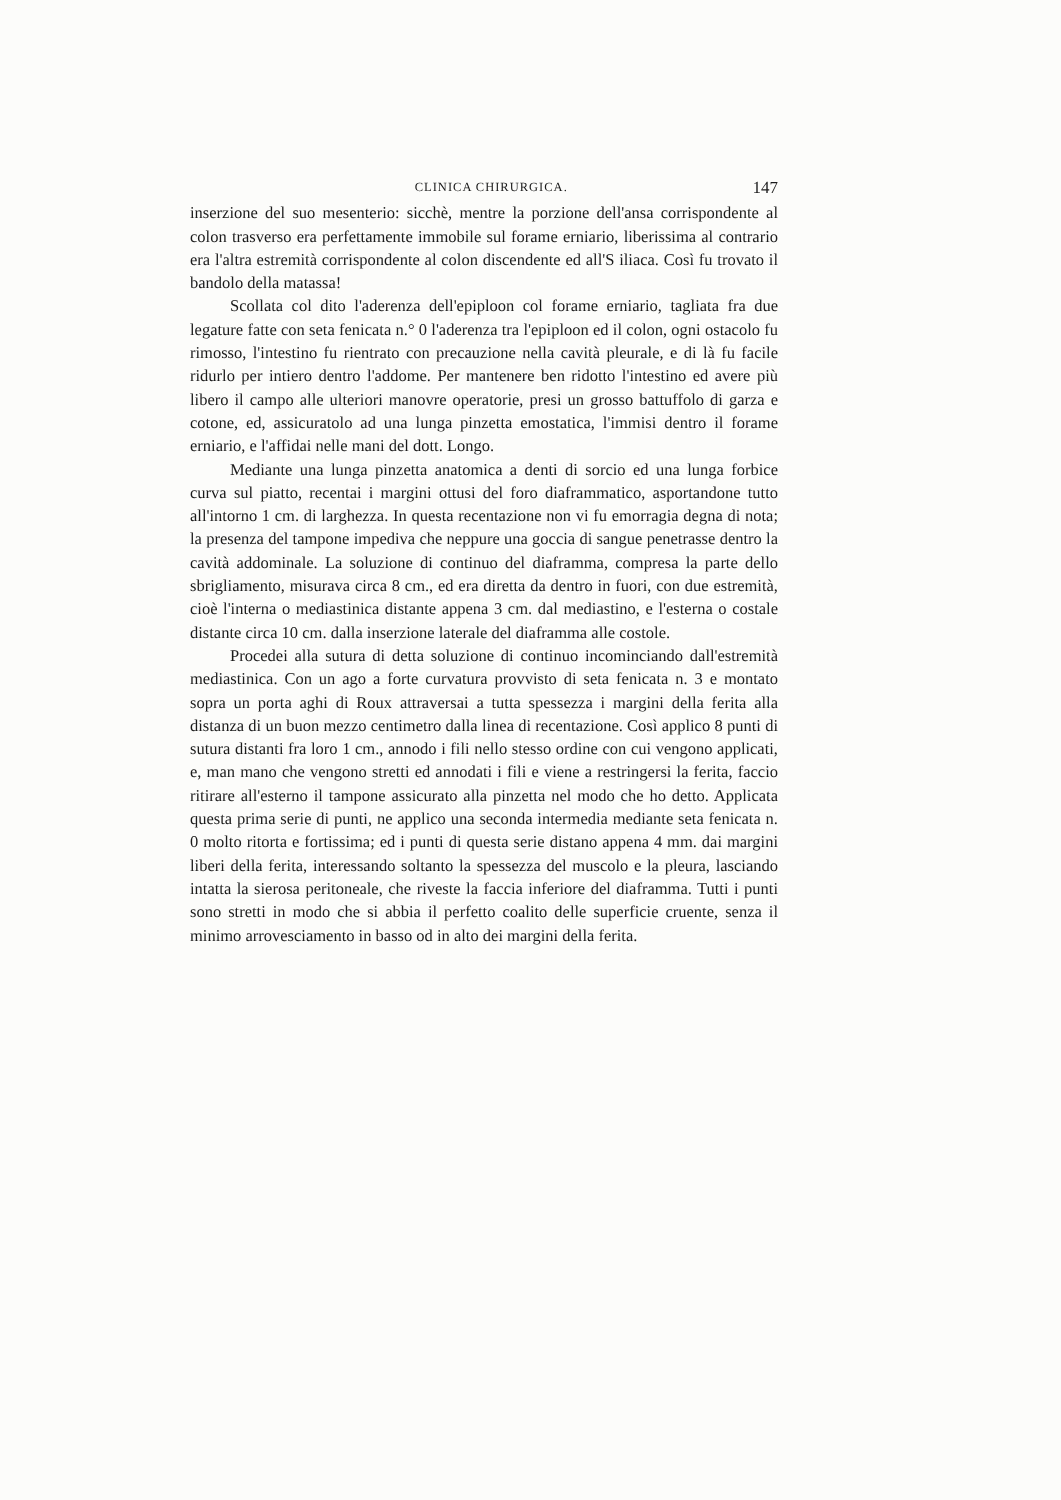CLINICA CHIRURGICA. 147
inserzione del suo mesenterio: sicchè, mentre la porzione dell'ansa corrispondente al colon trasverso era perfettamente immobile sul forame erniario, liberissima al contrario era l'altra estremità corrispondente al colon discendente ed all'S iliaca. Così fu trovato il bandolo della matassa!
Scollata col dito l'aderenza dell'epiploon col forame erniario, tagliata fra due legature fatte con seta fenicata n.° 0 l'aderenza tra l'epiploon ed il colon, ogni ostacolo fu rimosso, l'intestino fu rientrato con precauzione nella cavità pleurale, e di là fu facile ridurlo per intiero dentro l'addome. Per mantenere ben ridotto l'intestino ed avere più libero il campo alle ulteriori manovre operatorie, presi un grosso battuffolo di garza e cotone, ed, assicuratolo ad una lunga pinzetta emostatica, l'immisi dentro il forame erniario, e l'affidai nelle mani del dott. Longo.
Mediante una lunga pinzetta anatomica a denti di sorcio ed una lunga forbice curva sul piatto, recentai i margini ottusi del foro diaframmatico, asportandone tutto all'intorno 1 cm. di larghezza. In questa recentazione non vi fu emorragia degna di nota; la presenza del tampone impediva che neppure una goccia di sangue penetrasse dentro la cavità addominale. La soluzione di continuo del diaframma, compresa la parte dello sbrigliamento, misurava circa 8 cm., ed era diretta da dentro in fuori, con due estremità, cioè l'interna o mediastinica distante appena 3 cm. dal mediastino, e l'esterna o costale distante circa 10 cm. dalla inserzione laterale del diaframma alle costole.
Procedei alla sutura di detta soluzione di continuo incominciando dall'estremità mediastinica. Con un ago a forte curvatura provvisto di seta fenicata n. 3 e montato sopra un porta aghi di Roux attraversai a tutta spessezza i margini della ferita alla distanza di un buon mezzo centimetro dalla linea di recentazione. Così applico 8 punti di sutura distanti fra loro 1 cm., annodo i fili nello stesso ordine con cui vengono applicati, e, man mano che vengono stretti ed annodati i fili e viene a restringersi la ferita, faccio ritirare all'esterno il tampone assicurato alla pinzetta nel modo che ho detto. Applicata questa prima serie di punti, ne applico una seconda intermedia mediante seta fenicata n. 0 molto ritorta e fortissima; ed i punti di questa serie distano appena 4 mm. dai margini liberi della ferita, interessando soltanto la spessezza del muscolo e la pleura, lasciando intatta la sierosa peritoneale, che riveste la faccia inferiore del diaframma. Tutti i punti sono stretti in modo che si abbia il perfetto coalito delle superficie cruente, senza il minimo arrovesciamento in basso od in alto dei margini della ferita.